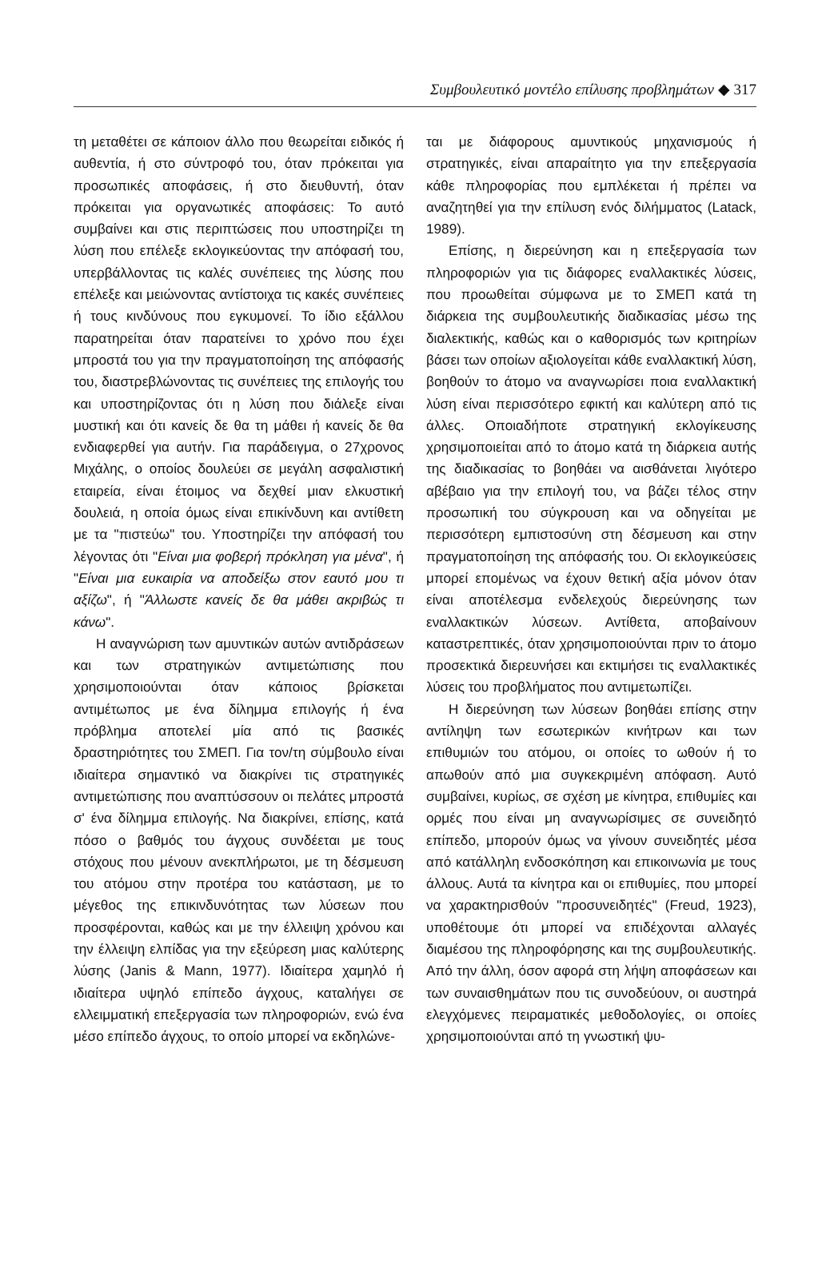Συμβουλευτικό μοντέλο επίλυσης προβλημάτων ◆ 317
τη μεταθέτει σε κάποιον άλλο που θεωρείται ειδικός ή αυθεντία, ή στο σύντροφό του, όταν πρόκειται για προσωπικές αποφάσεις, ή στο διευθυντή, όταν πρόκειται για οργανωτικές αποφάσεις: Το αυτό συμβαίνει και στις περιπτώσεις που υποστηρίζει τη λύση που επέλεξε εκλογικεύοντας την απόφασή του, υπερβάλλοντας τις καλές συνέπειες της λύσης που επέλεξε και μειώνοντας αντίστοιχα τις κακές συνέπειες ή τους κινδύνους που εγκυμονεί. Το ίδιο εξάλλου παρατηρείται όταν παρατείνει το χρόνο που έχει μπροστά του για την πραγματοποίηση της απόφασής του, διαστρεβλώνοντας τις συνέπειες της επιλογής του και υποστηρίζοντας ότι η λύση που διάλεξε είναι μυστική και ότι κανείς δε θα τη μάθει ή κανείς δε θα ενδιαφερθεί για αυτήν. Για παράδειγμα, ο 27χρονος Μιχάλης, ο οποίος δουλεύει σε μεγάλη ασφαλιστική εταιρεία, είναι έτοιμος να δεχθεί μιαν ελκυστική δουλειά, η οποία όμως είναι επικίνδυνη και αντίθετη με τα "πιστεύω" του. Υποστηρίζει την απόφασή του λέγοντας ότι "Είναι μια φοβερή πρόκληση για μένα", ή "Είναι μια ευκαιρία να αποδείξω στον εαυτό μου τι αξίζω", ή "Άλλωστε κανείς δε θα μάθει ακριβώς τι κάνω".
Η αναγνώριση των αμυντικών αυτών αντιδράσεων και των στρατηγικών αντιμετώπισης που χρησιμοποιούνται όταν κάποιος βρίσκεται αντιμέτωπος με ένα δίλημμα επιλογής ή ένα πρόβλημα αποτελεί μία από τις βασικές δραστηριότητες του ΣΜΕΠ. Για τον/τη σύμβουλο είναι ιδιαίτερα σημαντικό να διακρίνει τις στρατηγικές αντιμετώπισης που αναπτύσσουν οι πελάτες μπροστά σ' ένα δίλημμα επιλογής. Να διακρίνει, επίσης, κατά πόσο ο βαθμός του άγχους συνδέεται με τους στόχους που μένουν ανεκπλήρωτοι, με τη δέσμευση του ατόμου στην προτέρα του κατάσταση, με το μέγεθος της επικινδυνότητας των λύσεων που προσφέρονται, καθώς και με την έλλειψη χρόνου και την έλλειψη ελπίδας για την εξεύρεση μιας καλύτερης λύσης (Janis & Mann, 1977). Ιδιαίτερα χαμηλό ή ιδιαίτερα υψηλό επίπεδο άγχους, καταλήγει σε ελλειμματική επεξεργασία των πληροφοριών, ενώ ένα μέσο επίπεδο άγχους, το οποίο μπορεί να εκδηλώνε-
ται με διάφορους αμυντικούς μηχανισμούς ή στρατηγικές, είναι απαραίτητο για την επεξεργασία κάθε πληροφορίας που εμπλέκεται ή πρέπει να αναζητηθεί για την επίλυση ενός διλήμματος (Latack, 1989).
Επίσης, η διερεύνηση και η επεξεργασία των πληροφοριών για τις διάφορες εναλλακτικές λύσεις, που προωθείται σύμφωνα με το ΣΜΕΠ κατά τη διάρκεια της συμβουλευτικής διαδικασίας μέσω της διαλεκτικής, καθώς και ο καθορισμός των κριτηρίων βάσει των οποίων αξιολογείται κάθε εναλλακτική λύση, βοηθούν το άτομο να αναγνωρίσει ποια εναλλακτική λύση είναι περισσότερο εφικτή και καλύτερη από τις άλλες. Οποιαδήποτε στρατηγική εκλογίκευσης χρησιμοποιείται από το άτομο κατά τη διάρκεια αυτής της διαδικασίας το βοηθάει να αισθάνεται λιγότερο αβέβαιο για την επιλογή του, να βάζει τέλος στην προσωπική του σύγκρουση και να οδηγείται με περισσότερη εμπιστοσύνη στη δέσμευση και στην πραγματοποίηση της απόφασής του. Οι εκλογικεύσεις μπορεί επομένως να έχουν θετική αξία μόνον όταν είναι αποτέλεσμα ενδελεχούς διερεύνησης των εναλλακτικών λύσεων. Αντίθετα, αποβαίνουν καταστρεπτικές, όταν χρησιμοποιούνται πριν το άτομο προσεκτικά διερευνήσει και εκτιμήσει τις εναλλακτικές λύσεις του προβλήματος που αντιμετωπίζει.
Η διερεύνηση των λύσεων βοηθάει επίσης στην αντίληψη των εσωτερικών κινήτρων και των επιθυμιών του ατόμου, οι οποίες το ωθούν ή το απωθούν από μια συγκεκριμένη απόφαση. Αυτό συμβαίνει, κυρίως, σε σχέση με κίνητρα, επιθυμίες και ορμές που είναι μη αναγνωρίσιμες σε συνειδητό επίπεδο, μπορούν όμως να γίνουν συνειδητές μέσα από κατάλληλη ενδοσκόπηση και επικοινωνία με τους άλλους. Αυτά τα κίνητρα και οι επιθυμίες, που μπορεί να χαρακτηρισθούν "προσυνειδητές" (Freud, 1923), υποθέτουμε ότι μπορεί να επιδέχονται αλλαγές διαμέσου της πληροφόρησης και της συμβουλευτικής. Από την άλλη, όσον αφορά στη λήψη αποφάσεων και των συναισθημάτων που τις συνοδεύουν, οι αυστηρά ελεγχόμενες πειραματικές μεθοδολογίες, οι οποίες χρησιμοποιούνται από τη γνωστική ψυ-